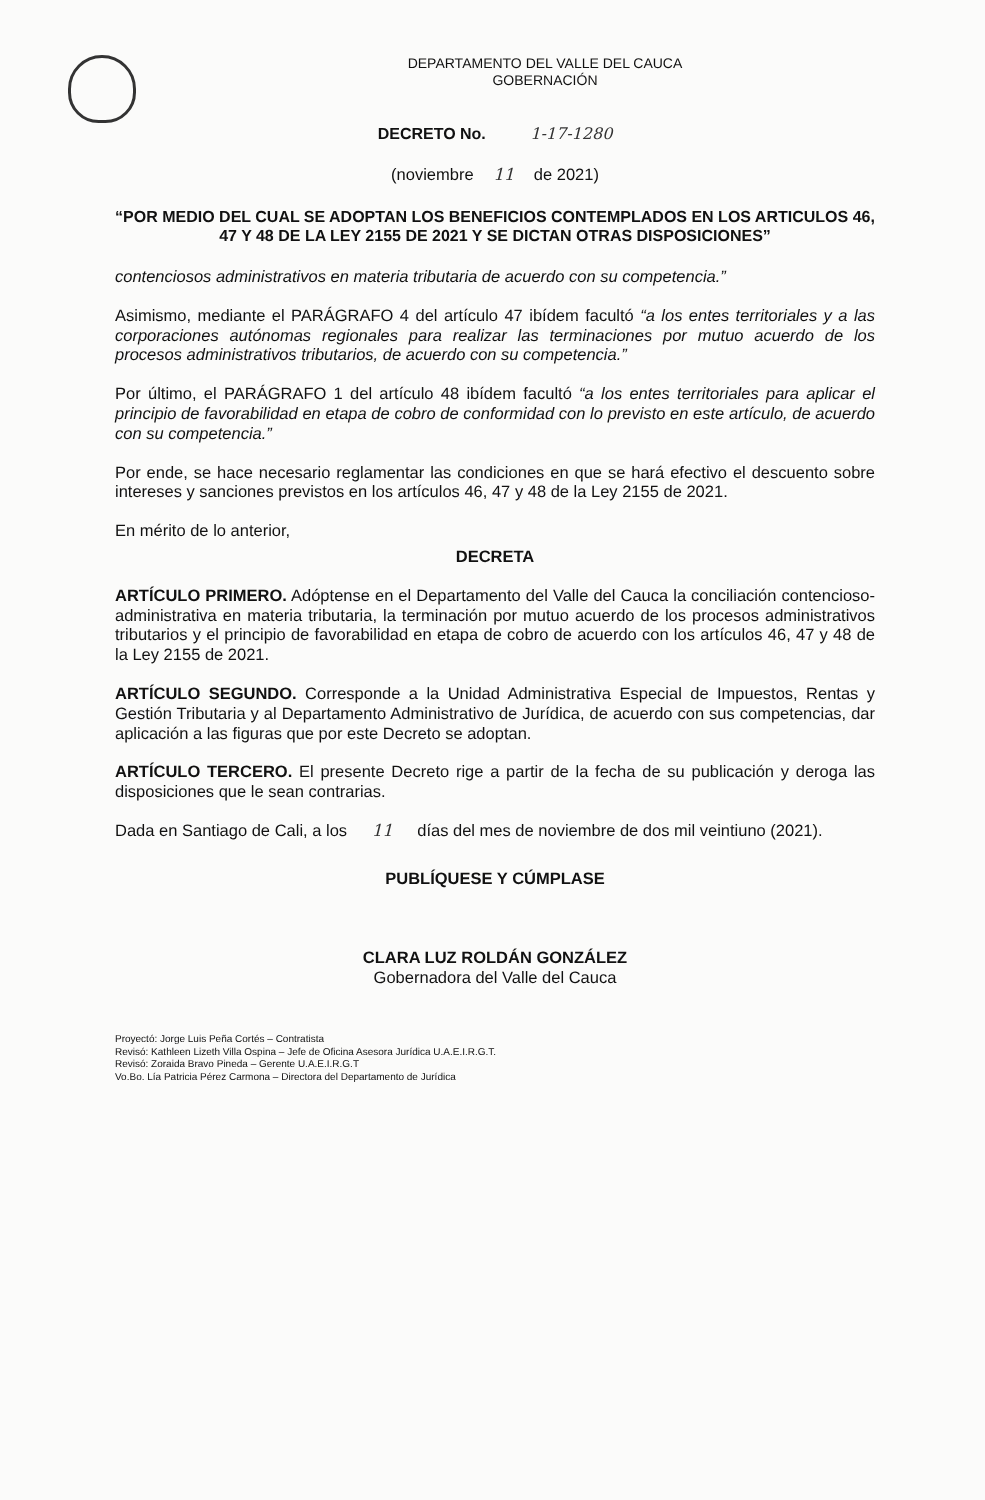DEPARTAMENTO DEL VALLE DEL CAUCA
GOBERNACIÓN
DECRETO No. 1-17-1280
(noviembre 11 de 2021)
“POR MEDIO DEL CUAL SE ADOPTAN LOS BENEFICIOS CONTEMPLADOS EN LOS ARTICULOS 46, 47 Y 48 DE LA LEY 2155 DE 2021 Y SE DICTAN OTRAS DISPOSICIONES”
contenciosos administrativos en materia tributaria de acuerdo con su competencia.”
Asimismo, mediante el PARÁGRAFO 4 del artículo 47 ibídem facultó “a los entes territoriales y a las corporaciones autónomas regionales para realizar las terminaciones por mutuo acuerdo de los procesos administrativos tributarios, de acuerdo con su competencia.”
Por último, el PARÁGRAFO 1 del artículo 48 ibídem facultó “a los entes territoriales para aplicar el principio de favorabilidad en etapa de cobro de conformidad con lo previsto en este artículo, de acuerdo con su competencia.”
Por ende, se hace necesario reglamentar las condiciones en que se hará efectivo el descuento sobre intereses y sanciones previstos en los artículos 46, 47 y 48 de la Ley 2155 de 2021.
En mérito de lo anterior,
DECRETA
ARTÍCULO PRIMERO. Adóptense en el Departamento del Valle del Cauca la conciliación contencioso-administrativa en materia tributaria, la terminación por mutuo acuerdo de los procesos administrativos tributarios y el principio de favorabilidad en etapa de cobro de acuerdo con los artículos 46, 47 y 48 de la Ley 2155 de 2021.
ARTÍCULO SEGUNDO. Corresponde a la Unidad Administrativa Especial de Impuestos, Rentas y Gestión Tributaria y al Departamento Administrativo de Jurídica, de acuerdo con sus competencias, dar aplicación a las figuras que por este Decreto se adoptan.
ARTÍCULO TERCERO. El presente Decreto rige a partir de la fecha de su publicación y deroga las disposiciones que le sean contrarias.
Dada en Santiago de Cali, a los 11 días del mes de noviembre de dos mil veintiuno (2021).
PUBLÍQUESE Y CÚMPLASE
CLARA LUZ ROLDÁN GONZÁLEZ
Gobernadora del Valle del Cauca
Proyectó: Jorge Luis Peña Cortés – Contratista
Revisó: Kathleen Lizeth Villa Ospina – Jefe de Oficina Asesora Jurídica U.A.E.I.R.G.T.
Revisó: Zoraida Bravo Pineda – Gerente U.A.E.I.R.G.T
Vo.Bo. Lía Patricia Pérez Carmona – Directora del Departamento de Jurídica